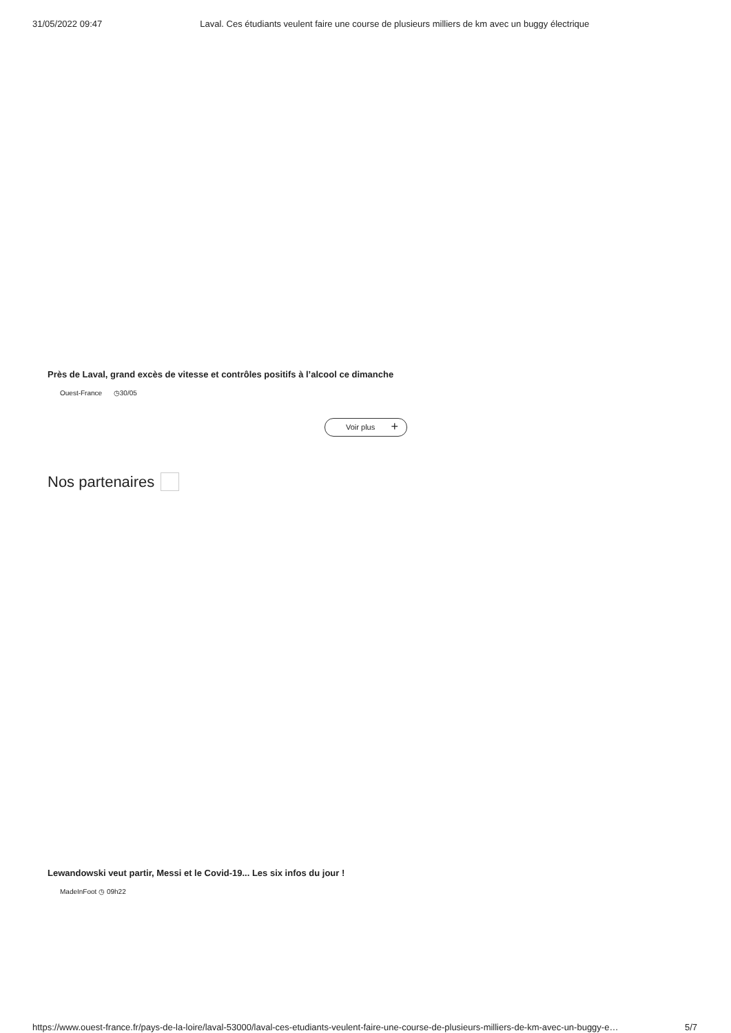31/05/2022 09:47 Laval. Ces étudiants veulent faire une course de plusieurs milliers de km avec un buggy électrique
Près de Laval, grand excès de vitesse et contrôles positifs à l’alcool ce dimanche
Ouest-France ◷30/05
Voir plus +
Nos partenaires
Lewandowski veut partir, Messi et le Covid-19... Les six infos du jour !
MadeInFoot ◷ 09h22
https://www.ouest-france.fr/pays-de-la-loire/laval-53000/laval-ces-etudiants-veulent-faire-une-course-de-plusieurs-milliers-de-km-avec-un-buggy-e… 5/7